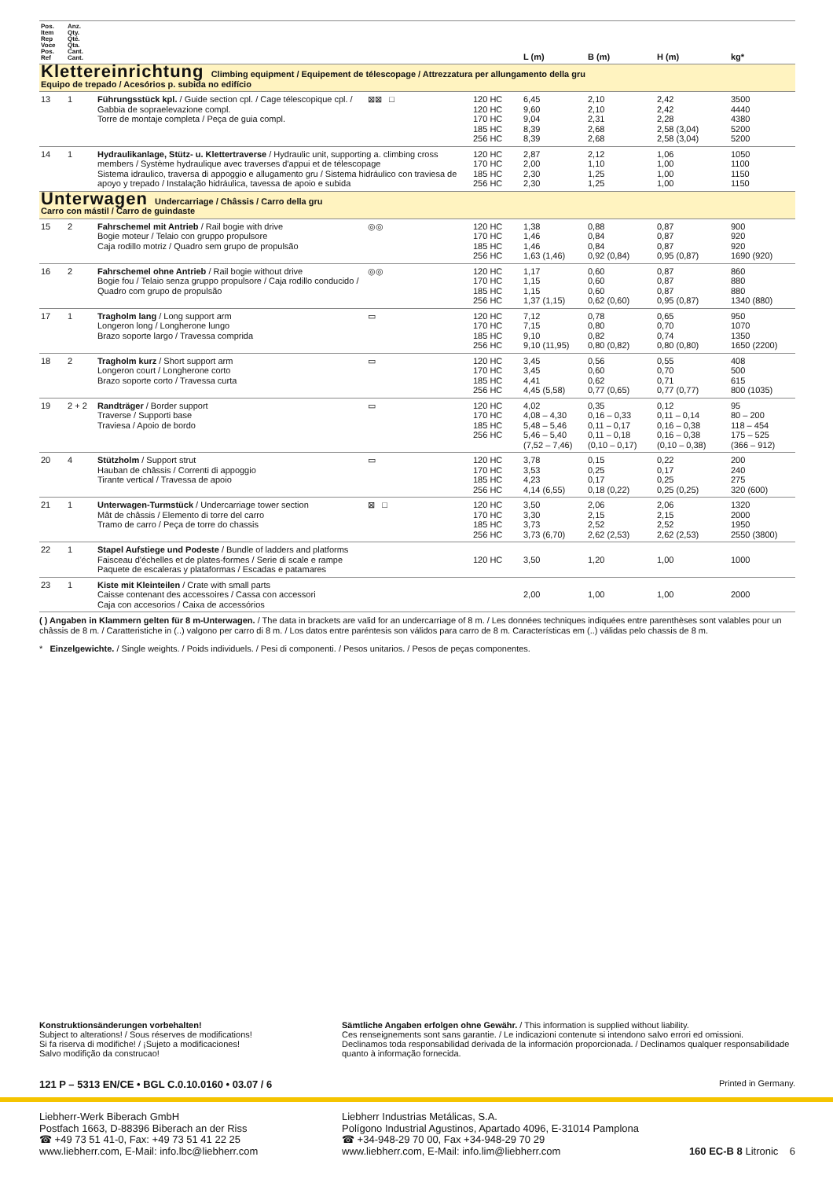| Pos. Item Rep Voce Pos. Ref | Anz. Qty. Qté. Qta. Cant. Cant. | | | | L (m) | B (m) | H (m) | kg* |
| --- | --- | --- | --- | --- | --- | --- | --- | --- |
| Klettereinrichtung Climbing equipment / Equipement de télescopage / Attrezzatura per allungamento della gru Equipo de trepado / Acesórios p. subida no edifício | | | | | | | | |
| 13 | 1 | Führungsstück kpl. / Guide section cpl. / Cage télescopique cpl. / Gabbia de sopraelevazione compl. Torre de montaje completa / Peça de guia compl. | ⊠⊠ □ | 120 HC 120 HC 170 HC 185 HC 256 HC | 6,45 9,60 9,04 8,39 8,39 | 2,10 2,10 2,31 2,68 2,68 | 2,42 2,42 2,28 2,58 (3,04) 2,58 (3,04) | 3500 4440 4380 5200 5200 |
| 14 | 1 | Hydraulikanlage, Stütz- u. Klettertraverse / Hydraulic unit, supporting a. climbing cross members / Système hydraulique avec traverses d'appui et de télescopage Sistema idraulico, traversa di appoggio e allugamento gru / Sistema hidráulico con traviesa de apoyo y trepado / Instalação hidráulica, tavessa de apoio e subida | | 120 HC 170 HC 185 HC 256 HC | 2,87 2,00 2,30 2,30 | 2,12 1,10 1,25 1,25 | 1,06 1,00 1,00 1,00 | 1050 1100 1150 1150 |
| Unterwagen Undercarriage / Châssis / Carro della gru Carro con mástil / Carro de guindaste | | | | | | | | |
| 15 | 2 | Fahrschemel mit Antrieb / Rail bogie with drive Bogie moteur / Telaio con gruppo propulsore Caja rodillo motriz / Quadro sem grupo de propulsão | ◎◎ | 120 HC 170 HC 185 HC 256 HC | 1,38 1,46 1,46 1,63 (1,46) | 0,88 0,84 0,84 0,92 (0,84) | 0,87 0,87 0,87 0,95 (0,87) | 900 920 920 1690 (920) |
| 16 | 2 | Fahrschemel ohne Antrieb / Rail bogie without drive Bogie fou / Telaio senza gruppo propulsore / Caja rodillo conducido / Quadro com grupo de propulsão | ◎◎ | 120 HC 170 HC 185 HC 256 HC | 1,17 1,15 1,15 1,37 (1,15) | 0,60 0,60 0,60 0,62 (0,60) | 0,87 0,87 0,87 0,95 (0,87) | 860 880 880 1340 (880) |
| 17 | 1 | Tragholm lang / Long support arm Longeron long / Longherone lungo Brazo soporte largo / Travessa comprida | ▭ | 120 HC 170 HC 185 HC 256 HC | 7,12 7,15 9,10 9,10 (11,95) | 0,78 0,80 0,82 0,80 (0,82) | 0,65 0,70 0,74 0,80 (0,80) | 950 1070 1350 1650 (2200) |
| 18 | 2 | Tragholm kurz / Short support arm Longeron court / Longherone corto Brazo soporte corto / Travessa curta | ▭ | 120 HC 170 HC 185 HC 256 HC | 3,45 3,45 4,41 4,45 (5,58) | 0,56 0,60 0,62 0,77 (0,65) | 0,55 0,70 0,71 0,77 (0,77) | 408 500 615 800 (1035) |
| 19 | 2 + 2 | Randträger / Border support Traverse / Supporti base Traviesa / Apoio de bordo | ▭ | 120 HC 170 HC 185 HC 256 HC | 4,02 4,08 – 4,30 5,48 – 5,46 5,46 – 5,40 (7,52 – 7,46) | 0,35 0,16 – 0,33 0,11 – 0,17 0,11 – 0,18 (0,10 – 0,17) | 0,12 0,11 – 0,14 0,16 – 0,38 0,16 – 0,38 (0,10 – 0,38) | 95 80 – 200 118 – 454 175 – 525 (366 – 912) |
| 20 | 4 | Stützholm / Support strut Hauban de châssis / Correnti di appoggio Tirante vertical / Travessa de apoio | ▭ | 120 HC 170 HC 185 HC 256 HC | 3,78 3,53 4,23 4,14 (6,55) | 0,15 0,25 0,17 0,18 (0,22) | 0,22 0,17 0,25 0,25 (0,25) | 200 240 275 320 (600) |
| 21 | 1 | Unterwagen-Turmstück / Undercarriage tower section Mât de châssis / Elemento di torre del carro Tramo de carro / Peça de torre do chassis | ⊠ □ | 120 HC 170 HC 185 HC 256 HC | 3,50 3,30 3,73 3,73 (6,70) | 2,06 2,15 2,52 2,62 (2,53) | 2,06 2,15 2,52 2,62 (2,53) | 1320 2000 1950 2550 (3800) |
| 22 | 1 | Stapel Aufstiege und Podeste / Bundle of ladders and platforms Faisceau d'échelles et de plates-formes / Serie di scale e rampe Paquete de escaleras y plataformas / Escadas e patamares | | 120 HC | 3,50 | 1,20 | 1,00 | 1000 |
| 23 | 1 | Kiste mit Kleinteilen / Crate with small parts Caisse contenant des accessoires / Cassa con accessori Caja con accesorios / Caixa de accessórios | | | 2,00 | 1,00 | 1,00 | 2000 |
( ) Angaben in Klammern gelten für 8 m-Unterwagen. / The data in brackets are valid for an undercarriage of 8 m. / Les données techniques indiquées entre parenthèses sont valables pour un châssis de 8 m. / Caratteristiche in (..) valgono per carro di 8 m. / Los datos entre paréntesis son válidos para carro de 8 m. Características em (..) válidas pelo chassis de 8 m.
* Einzelgewichte. / Single weights. / Poids individuels. / Pesi di componenti. / Pesos unitarios. / Pesos de peças componentes.
Konstruktionsänderungen vorbehalten!
Subject to alterations! / Sous réserves de modifications!
Si fa riserva di modifiche! / ¡Sujeto a modificaciones!
Salvo modifição da construcao!
Sämtliche Angaben erfolgen ohne Gewähr. / This information is supplied without liability.
Ces renseignements sont sans garantie. / Le indicazioni contenute si intendono salvo errori ed omissioni.
Declinamos toda responsabilidad derivada de la información proporcionada. / Declinamos qualquer responsabilidade quanto à informação fornecida.
121 P – 5313 EN/CE • BGL C.0.10.0160 • 03.07 / 6 Printed in Germany.
Liebherr-Werk Biberach GmbH
Postfach 1663, D-88396 Biberach an der Riss
☎ +49 73 51 41-0, Fax: +49 73 51 41 22 25
www.liebherr.com, E-Mail: info.lbc@liebherr.com
Liebherr Industrias Metálicas, S.A.
Polígono Industrial Agustinos, Apartado 4096, E-31014 Pamplona
☎ +34-948-29 70 00, Fax +34-948-29 70 29
www.liebherr.com, E-Mail: info.lim@liebherr.com
160 EC-B 8 Litronic 6